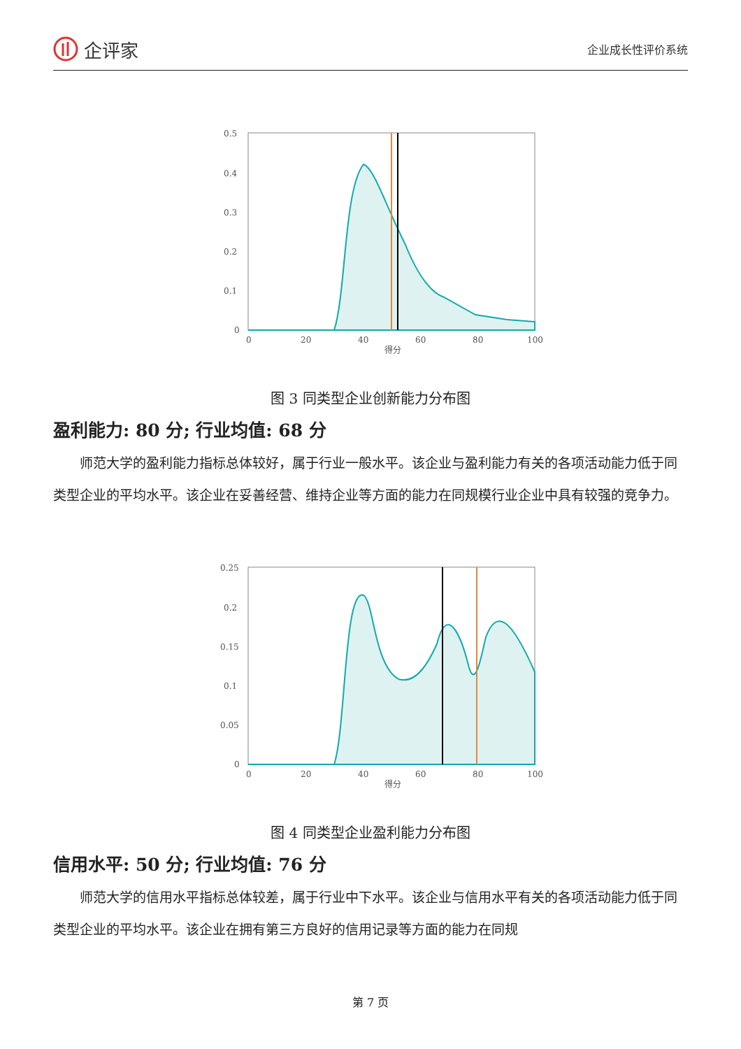企评家
企业成长性评价系统
0.5
0.4
0.3
0.2
0.1
0
0
20
40
60
80
100
得分
图 3 同类型企业创新能力分布图
盈利能力: 80 分; 行业均值: 68 分
师范大学的盈利能力指标总体较好，属于行业一般水平。该企业与盈利能力有关的各项活动能力低于同类型企业的平均水平。该企业在妥善经营、维持企业等方面的能力在同规模行业企业中具有较强的竞争力。
0.25
0.2
0.15
0.1
0.05
0
0
20
40
60
80
100
得分
图 4 同类型企业盈利能力分布图
信用水平: 50 分; 行业均值: 76 分
师范大学的信用水平指标总体较差，属于行业中下水平。该企业与信用水平有关的各项活动能力低于同类型企业的平均水平。该企业在拥有第三方良好的信用记录等方面的能力在同规
第 7 页